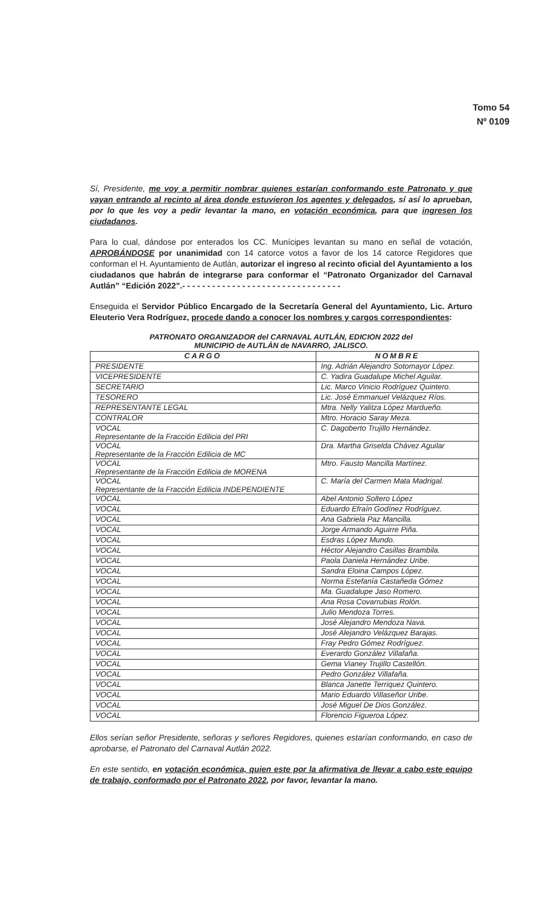Tomo 54
Nº 0109
Sí, Presidente, me voy a permitir nombrar quienes estarían conformando este Patronato y que vayan entrando al recinto al área donde estuvieron los agentes y delegados, sí así lo aprueban, por lo que les voy a pedir levantar la mano, en votación económica, para que ingresen los ciudadanos.
Para lo cual, dándose por enterados los CC. Munícipes levantan su mano en señal de votación, APROBÁNDOSE por unanimidad con 14 catorce votos a favor de los 14 catorce Regidores que conforman el H. Ayuntamiento de Autlán, autorizar el ingreso al recinto oficial del Ayuntamiento a los ciudadanos que habrán de integrarse para conformar el “Patronato Organizador del Carnaval Autlán” “Edición 2022”.- - - - - - - - - - - - - - - - - - - - - - - - - - - - - - - -
Enseguida el Servidor Público Encargado de la Secretaría General del Ayuntamiento, Lic. Arturo Eleuterio Vera Rodríguez, procede dando a conocer los nombres y cargos correspondientes:
PATRONATO ORGANIZADOR del CARNAVAL AUTLÁN, EDICION 2022 del
MUNICIPIO de AUTLÁN de NAVARRO, JALISCO.
| CARGO | NOMBRE |
| --- | --- |
| PRESIDENTE | Ing. Adrián Alejandro Sotomayor López. |
| VICEPRESIDENTE | C. Yadira Guadalupe Michel Aguilar. |
| SECRETARIO | Lic. Marco Vinicio Rodríguez Quintero. |
| TESORERO | Lic. José Emmanuel Velázquez Ríos. |
| REPRESENTANTE LEGAL | Mtra. Nelly Yalitza López Mardueño. |
| CONTRALOR | Mtro. Horacio Saray Meza. |
| VOCAL Representante de la Fracción Edilicia del PRI | C. Dagoberto Trujillo Hernández. |
| VOCAL Representante de la Fracción Edilicia de MC | Dra. Martha Griselda Chávez Aguilar |
| VOCAL Representante de la Fracción Edilicia de MORENA | Mtro. Fausto Mancilla Martínez. |
| VOCAL Representante de la Fracción Edilicia INDEPENDIENTE | C. María del Carmen Mata Madrigal. |
| VOCAL | Abel Antonio Soltero López |
| VOCAL | Eduardo Efraín Godínez Rodríguez. |
| VOCAL | Ana Gabriela Paz Mancilla. |
| VOCAL | Jorge Armando Aguirre Piña. |
| VOCAL | Esdras López Mundo. |
| VOCAL | Héctor Alejandro Casillas Brambila. |
| VOCAL | Paola Daniela Hernández Uribe. |
| VOCAL | Sandra Eloina Campos López. |
| VOCAL | Norma Estefanía Castañeda Gómez |
| VOCAL | Ma. Guadalupe Jaso Romero. |
| VOCAL | Ana Rosa Covarrubias Rolón. |
| VOCAL | Julio Mendoza Torres. |
| VOCAL | José Alejandro Mendoza Nava. |
| VOCAL | José Alejandro Velázquez Barajas. |
| VOCAL | Fray Pedro Gómez Rodríguez. |
| VOCAL | Everardo González Villafaña. |
| VOCAL | Gema Vianey Trujillo Castellón. |
| VOCAL | Pedro González Villafaña. |
| VOCAL | Blanca Janette Terriquez Quintero. |
| VOCAL | Mario Eduardo Villaseñor Uribe. |
| VOCAL | José Miguel De Dios González. |
| VOCAL | Florencio Figueroa López. |
Ellos serían señor Presidente, señoras y señores Regidores, quienes estarían conformando, en caso de aprobarse, el Patronato del Carnaval Autlán 2022.
En este sentido, en votación económica, quien este por la afirmativa de llevar a cabo este equipo de trabajo, conformado por el Patronato 2022, por favor, levantar la mano.